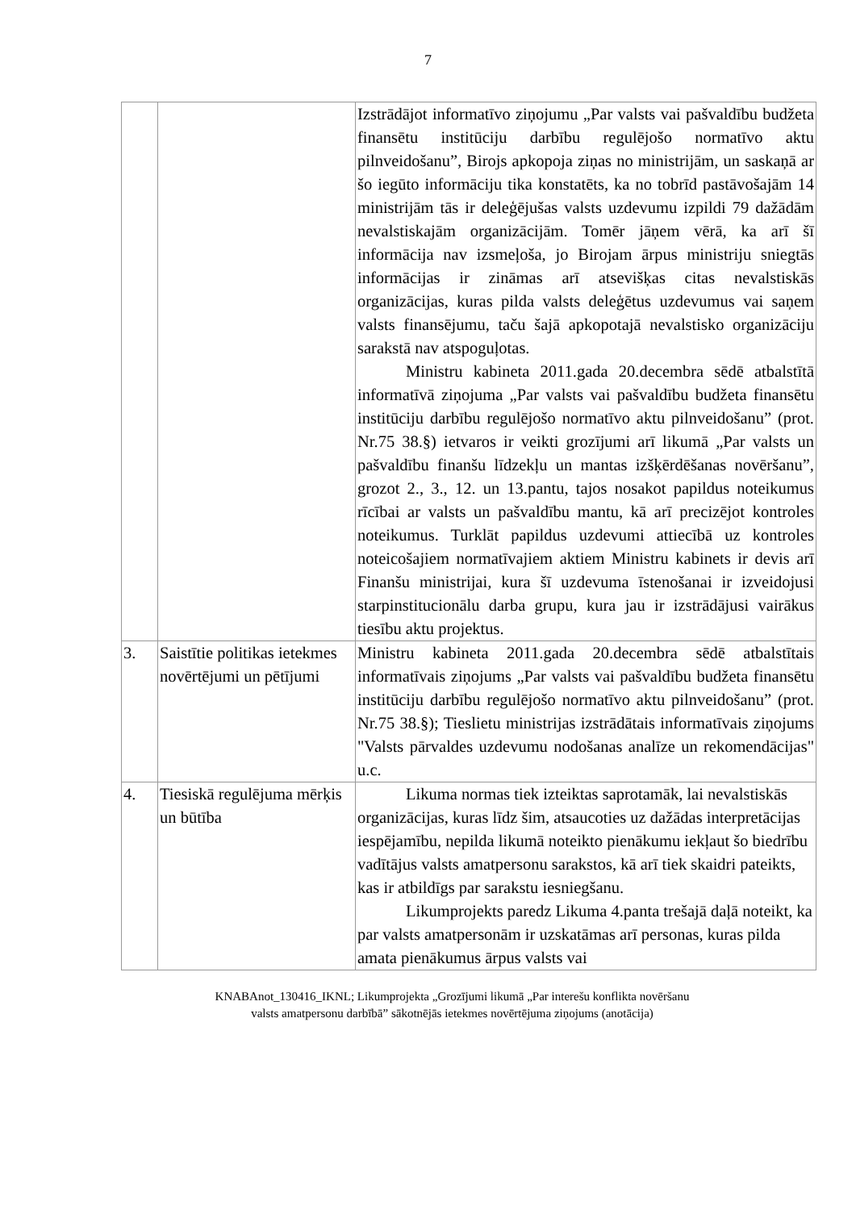7
| | | Izstrādājot informatīvo ziņojumu „Par valsts vai pašvaldību budžeta finansētu institūciju darbību regulējošo normatīvo aktu pilnveidošanu”, Birojs apkopoja ziņas no ministrijām, un saskaņā ar šo iegūto informāciju tika konstatēts, ka no tobrīd pastāvošajām 14 ministrijām tās ir deleģējušas valsts uzdevumu izpildi 79 dažādām nevalstiskajām organizācijām. Tomēr jāņem vērā, ka arī šī informācija nav izsmeļoša, jo Birojam ārpus ministriju sniegtās informācijas ir zināmas arī atsevišķas citas nevalstiskās organizācijas, kuras pilda valsts deleģētus uzdevumus vai saņem valsts finansējumu, taču šajā apkopotajā nevalstisko organizāciju sarakstā nav atspoguļotas. Ministru kabineta 2011.gada 20.decembra sēdē atbalstītā informatīvā ziņojuma „Par valsts vai pašvaldību budžeta finansētu institūciju darbību regulējošo normatīvo aktu pilnveidošanu” (prot. Nr.75 38.§) ietvaros ir veikti grozījumi arī likumā „Par valsts un pašvaldību finanšu līdzekļu un mantas izšķērdēšanas novēršanu”, grozot 2., 3., 12. un 13.pantu, tajos nosakot papildus noteikumus rīcībai ar valsts un pašvaldību mantu, kā arī precizējot kontroles noteikumus. Turklāt papildus uzdevumi attiecībā uz kontroles noteicošajiem normatīvajiem aktiem Ministru kabinets ir devis arī Finanšu ministrijai, kura šī uzdevuma īstenošanai ir izveidojusi starpinstitucionālu darba grupu, kura jau ir izstrādājusi vairākus tiesību aktu projektus. |
| 3. | Saistītie politikas ietekmes novērtējumi un pētījumi | Ministru kabineta 2011.gada 20.decembra sēdē atbalstītais informatīvais ziņojums „Par valsts vai pašvaldību budžeta finansētu institūciju darbību regulējošo normatīvo aktu pilnveidošanu” (prot. Nr.75 38.§); Tieslietu ministrijas izstrādātais informatīvais ziņojums "Valsts pārvaldes uzdevumu nodošanas analīze un rekomendācijas" u.c. |
| 4. | Tiesiskā regulējuma mērķis un būtība | Likuma normas tiek izteiktas saprotamāk, lai nevalstiskās organizācijas, kuras līdz šim, atsaucoties uz dažādas interpretācijas iespējamību, nepilda likumā noteikto pienākumu iekļaut šo biedrību vadītājus valsts amatpersonu sarakstos, kā arī tiek skaidri pateikts, kas ir atbildīgs par sarakstu iesniegšanu. Likumprojekts paredz Likuma 4.panta trešajā daļā noteikt, ka par valsts amatpersonām ir uzskatāmas arī personas, kuras pilda amata pienākumus ārpus valsts vai |
KNABAnot_130416_IKNL; Likumprojekta „Grozījumi likumā „Par interešu konflikta novēršanu
valsts amatpersonu darbībā” sākotnējās ietekmes novērtējuma ziņojums (anotācija)